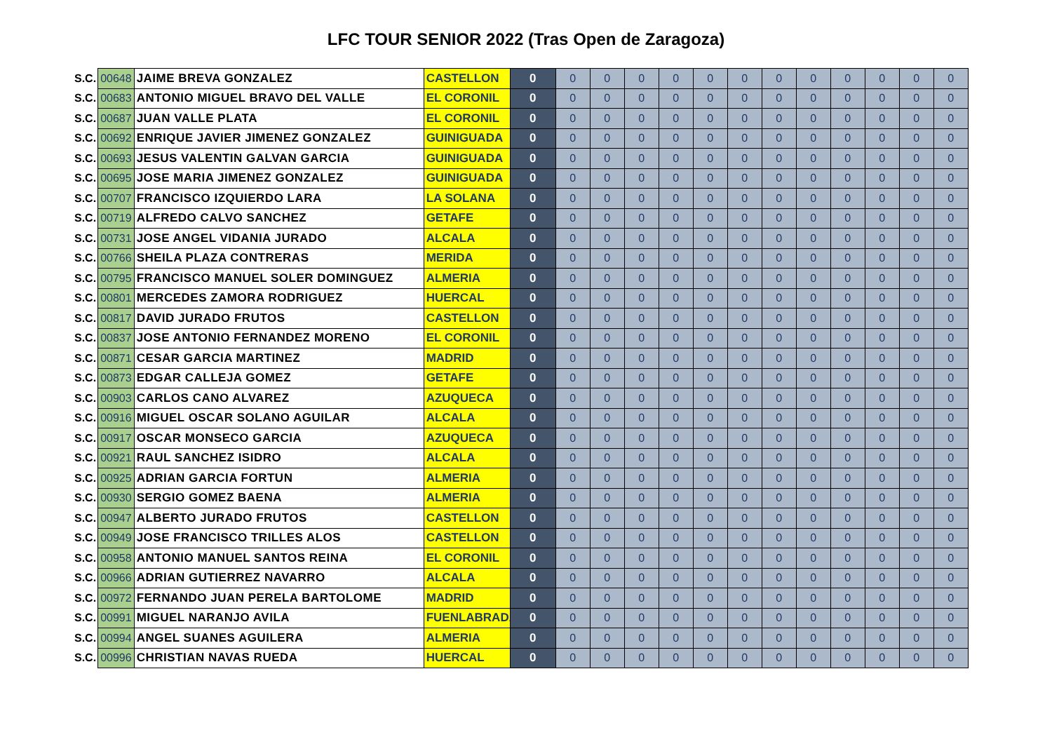LFC TOUR SENIOR 2022 (Tras Open de Zaragoza)
| S.C. | 00648 | JAIME BREVA GONZALEZ | CASTELLON | 0 | 0 | 0 | 0 | 0 | 0 | 0 | 0 | 0 | 0 | 0 | 0 | 0 |
| S.C. | 00683 | ANTONIO MIGUEL BRAVO DEL VALLE | EL CORONIL | 0 | 0 | 0 | 0 | 0 | 0 | 0 | 0 | 0 | 0 | 0 | 0 | 0 |
| S.C. | 00687 | JUAN VALLE PLATA | EL CORONIL | 0 | 0 | 0 | 0 | 0 | 0 | 0 | 0 | 0 | 0 | 0 | 0 | 0 |
| S.C. | 00692 | ENRIQUE JAVIER JIMENEZ GONZALEZ | GUINIGUADA | 0 | 0 | 0 | 0 | 0 | 0 | 0 | 0 | 0 | 0 | 0 | 0 | 0 |
| S.C. | 00693 | JESUS VALENTIN GALVAN GARCIA | GUINIGUADA | 0 | 0 | 0 | 0 | 0 | 0 | 0 | 0 | 0 | 0 | 0 | 0 | 0 |
| S.C. | 00695 | JOSE MARIA JIMENEZ GONZALEZ | GUINIGUADA | 0 | 0 | 0 | 0 | 0 | 0 | 0 | 0 | 0 | 0 | 0 | 0 | 0 |
| S.C. | 00707 | FRANCISCO IZQUIERDO LARA | LA SOLANA | 0 | 0 | 0 | 0 | 0 | 0 | 0 | 0 | 0 | 0 | 0 | 0 | 0 |
| S.C. | 00719 | ALFREDO CALVO SANCHEZ | GETAFE | 0 | 0 | 0 | 0 | 0 | 0 | 0 | 0 | 0 | 0 | 0 | 0 | 0 |
| S.C. | 00731 | JOSE ANGEL VIDANIA JURADO | ALCALA | 0 | 0 | 0 | 0 | 0 | 0 | 0 | 0 | 0 | 0 | 0 | 0 | 0 |
| S.C. | 00766 | SHEILA PLAZA CONTRERAS | MERIDA | 0 | 0 | 0 | 0 | 0 | 0 | 0 | 0 | 0 | 0 | 0 | 0 | 0 |
| S.C. | 00795 | FRANCISCO MANUEL SOLER DOMINGUEZ | ALMERIA | 0 | 0 | 0 | 0 | 0 | 0 | 0 | 0 | 0 | 0 | 0 | 0 | 0 |
| S.C. | 00801 | MERCEDES ZAMORA RODRIGUEZ | HUERCAL | 0 | 0 | 0 | 0 | 0 | 0 | 0 | 0 | 0 | 0 | 0 | 0 | 0 |
| S.C. | 00817 | DAVID JURADO FRUTOS | CASTELLON | 0 | 0 | 0 | 0 | 0 | 0 | 0 | 0 | 0 | 0 | 0 | 0 | 0 |
| S.C. | 00837 | JOSE ANTONIO FERNANDEZ MORENO | EL CORONIL | 0 | 0 | 0 | 0 | 0 | 0 | 0 | 0 | 0 | 0 | 0 | 0 | 0 |
| S.C. | 00871 | CESAR GARCIA MARTINEZ | MADRID | 0 | 0 | 0 | 0 | 0 | 0 | 0 | 0 | 0 | 0 | 0 | 0 | 0 |
| S.C. | 00873 | EDGAR CALLEJA GOMEZ | GETAFE | 0 | 0 | 0 | 0 | 0 | 0 | 0 | 0 | 0 | 0 | 0 | 0 | 0 |
| S.C. | 00903 | CARLOS CANO ALVAREZ | AZUQUECA | 0 | 0 | 0 | 0 | 0 | 0 | 0 | 0 | 0 | 0 | 0 | 0 | 0 |
| S.C. | 00916 | MIGUEL OSCAR SOLANO AGUILAR | ALCALA | 0 | 0 | 0 | 0 | 0 | 0 | 0 | 0 | 0 | 0 | 0 | 0 | 0 |
| S.C. | 00917 | OSCAR MONSECO GARCIA | AZUQUECA | 0 | 0 | 0 | 0 | 0 | 0 | 0 | 0 | 0 | 0 | 0 | 0 | 0 |
| S.C. | 00921 | RAUL SANCHEZ ISIDRO | ALCALA | 0 | 0 | 0 | 0 | 0 | 0 | 0 | 0 | 0 | 0 | 0 | 0 | 0 |
| S.C. | 00925 | ADRIAN GARCIA FORTUN | ALMERIA | 0 | 0 | 0 | 0 | 0 | 0 | 0 | 0 | 0 | 0 | 0 | 0 | 0 |
| S.C. | 00930 | SERGIO GOMEZ BAENA | ALMERIA | 0 | 0 | 0 | 0 | 0 | 0 | 0 | 0 | 0 | 0 | 0 | 0 | 0 |
| S.C. | 00947 | ALBERTO JURADO FRUTOS | CASTELLON | 0 | 0 | 0 | 0 | 0 | 0 | 0 | 0 | 0 | 0 | 0 | 0 | 0 |
| S.C. | 00949 | JOSE FRANCISCO TRILLES ALOS | CASTELLON | 0 | 0 | 0 | 0 | 0 | 0 | 0 | 0 | 0 | 0 | 0 | 0 | 0 |
| S.C. | 00958 | ANTONIO MANUEL SANTOS REINA | EL CORONIL | 0 | 0 | 0 | 0 | 0 | 0 | 0 | 0 | 0 | 0 | 0 | 0 | 0 |
| S.C. | 00966 | ADRIAN GUTIERREZ NAVARRO | ALCALA | 0 | 0 | 0 | 0 | 0 | 0 | 0 | 0 | 0 | 0 | 0 | 0 | 0 |
| S.C. | 00972 | FERNANDO JUAN PERELA BARTOLOME | MADRID | 0 | 0 | 0 | 0 | 0 | 0 | 0 | 0 | 0 | 0 | 0 | 0 | 0 |
| S.C. | 00991 | MIGUEL NARANJO AVILA | FUENLABRADA | 0 | 0 | 0 | 0 | 0 | 0 | 0 | 0 | 0 | 0 | 0 | 0 | 0 |
| S.C. | 00994 | ANGEL SUANES AGUILERA | ALMERIA | 0 | 0 | 0 | 0 | 0 | 0 | 0 | 0 | 0 | 0 | 0 | 0 | 0 |
| S.C. | 00996 | CHRISTIAN NAVAS RUEDA | HUERCAL | 0 | 0 | 0 | 0 | 0 | 0 | 0 | 0 | 0 | 0 | 0 | 0 | 0 |